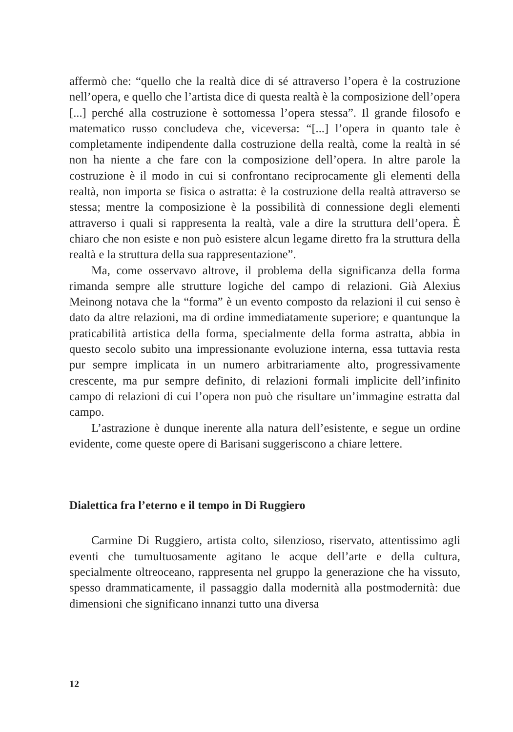affermò che: “quello che la realtà dice di sé attraverso l’opera è la costruzione nell’opera, e quello che l’artista dice di questa realtà è la composizione dell’opera [...] perché alla costruzione è sottomessa l’opera stessa”. Il grande filosofo e matematico russo concludeva che, viceversa: “[...] l’opera in quanto tale è completamente indipendente dalla costruzione della realtà, come la realtà in sé non ha niente a che fare con la composizione dell’opera. In altre parole la costruzione è il modo in cui si confrontano reciprocamente gli elementi della realtà, non importa se fisica o astratta: è la costruzione della realtà attraverso se stessa; mentre la composizione è la possibilità di connessione degli elementi attraverso i quali si rappresenta la realtà, vale a dire la struttura dell’opera. È chiaro che non esiste e non può esistere alcun legame diretto fra la struttura della realtà e la struttura della sua rappresentazione”.
Ma, come osservavo altrove, il problema della significanza della forma rimanda sempre alle strutture logiche del campo di relazioni. Già Alexius Meinong notava che la “forma” è un evento composto da relazioni il cui senso è dato da altre relazioni, ma di ordine immediatamente superiore; e quantunque la praticabilità artistica della forma, specialmente della forma astratta, abbia in questo secolo subito una impressionante evoluzione interna, essa tuttavia resta pur sempre implicata in un numero arbitrariamente alto, progressivamente crescente, ma pur sempre definito, di relazioni formali implicite dell’infinito campo di relazioni di cui l’opera non può che risultare un’immagine estratta dal campo.
L’astrazione è dunque inerente alla natura dell’esistente, e segue un ordine evidente, come queste opere di Barisani suggeriscono a chiare lettere.
Dialettica fra l’eterno e il tempo in Di Ruggiero
Carmine Di Ruggiero, artista colto, silenzioso, riservato, attentissimo agli eventi che tumultuosamente agitano le acque dell’arte e della cultura, specialmente oltreoceano, rappresenta nel gruppo la generazione che ha vissuto, spesso drammaticamente, il passaggio dalla modernità alla postmodernità: due dimensioni che significano innanzi tutto una diversa
12